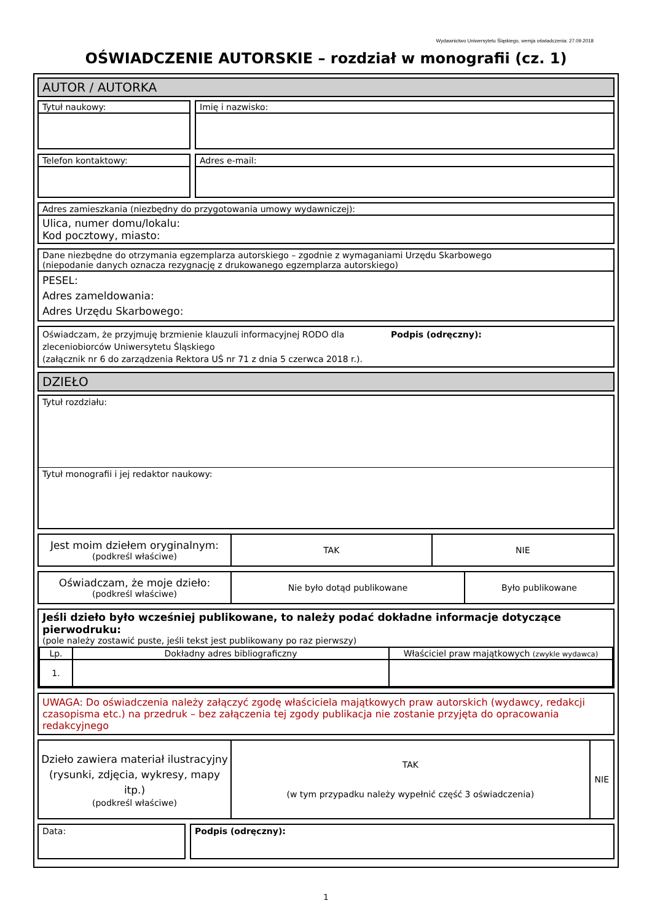Wydawnictwo Uniwersytetu Śląskiego, wersja oświadczenia: 27.09.2018
OŚWIADCZENIE AUTORSKIE – rozdział w monografii (cz. 1)
AUTOR / AUTORKA
Tytuł naukowy: Imię i nazwisko:
Telefon kontaktowy: Adres e-mail:
Adres zamieszkania (niezbędny do przygotowania umowy wydawniczej):
Ulica, numer domu/lokalu:
Kod pocztowy, miasto:
Dane niezbędne do otrzymania egzemplarza autorskiego – zgodnie z wymaganiami Urzędu Skarbowego
(niepodanie danych oznacza rezygnację z drukowanego egzemplarza autorskiego)
PESEL:
Adres zameldowania:
Adres Urzędu Skarbowego:
Oświadczam, że przyjmuję brzmienie klauzuli informacyjnej RODO dla zleceniobiorców Uniwersytetu Śląskiego
(załącznik nr 6 do zarządzenia Rektora UŚ nr 71 z dnia 5 czerwca 2018 r.).
Podpis (odręczny):
DZIEŁO
Tytuł rozdziału:
Tytuł monografii i jej redaktor naukowy:
| Jest moim dziełem oryginalnym: (podkreśl właściwe) | TAK | NIE |
| Oświadczam, że moje dzieło: (podkreśl właściwe) | Nie było dotąd publikowane | Było publikowane |
Jeśli dzieło było wcześniej publikowane, to należy podać dokładne informacje dotyczące pierwodruku:
(pole należy zostawić puste, jeśli tekst jest publikowany po raz pierwszy)
| Lp. | Dokładny adres bibliograficzny | Właściciel praw majątkowych (zwykle wydawca) |
| 1. | | |
UWAGA: Do oświadczenia należy załączyć zgodę właściciela majątkowych praw autorskich (wydawcy, redakcji czasopisma etc.) na przedruk – bez załączenia tej zgody publikacja nie zostanie przyjęta do opracowania redakcyjnego
| Dzieło zawiera materiał ilustracyjny (rysunki, zdjęcia, wykresy, mapy itp.) (podkreśl właściwe) | TAK (w tym przypadku należy wypełnić część 3 oświadczenia) | NIE |
Data: Podpis (odręczny):
1